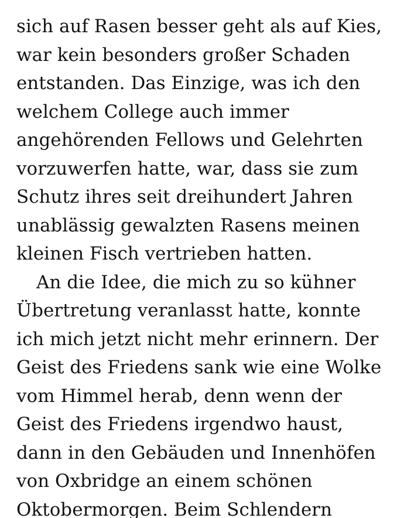sich auf Rasen besser geht als auf Kies,
war kein besonders großer Schaden
entstanden. Das Einzige, was ich den
welchem College auch immer
angehörenden Fellows und Gelehrten
vorzuwerfen hatte, war, dass sie zum
Schutz ihres seit dreihundert Jahren
unablässig gewalzten Rasens meinen
kleinen Fisch vertrieben hatten.
An die Idee, die mich zu so kühner
Übertretung veranlasst hatte, konnte
ich mich jetzt nicht mehr erinnern. Der
Geist des Friedens sank wie eine Wolke
vom Himmel herab, denn wenn der
Geist des Friedens irgendwo haust,
dann in den Gebäuden und Innenhöfen
von Oxbridge an einem schönen
Oktobermorgen. Beim Schlendern